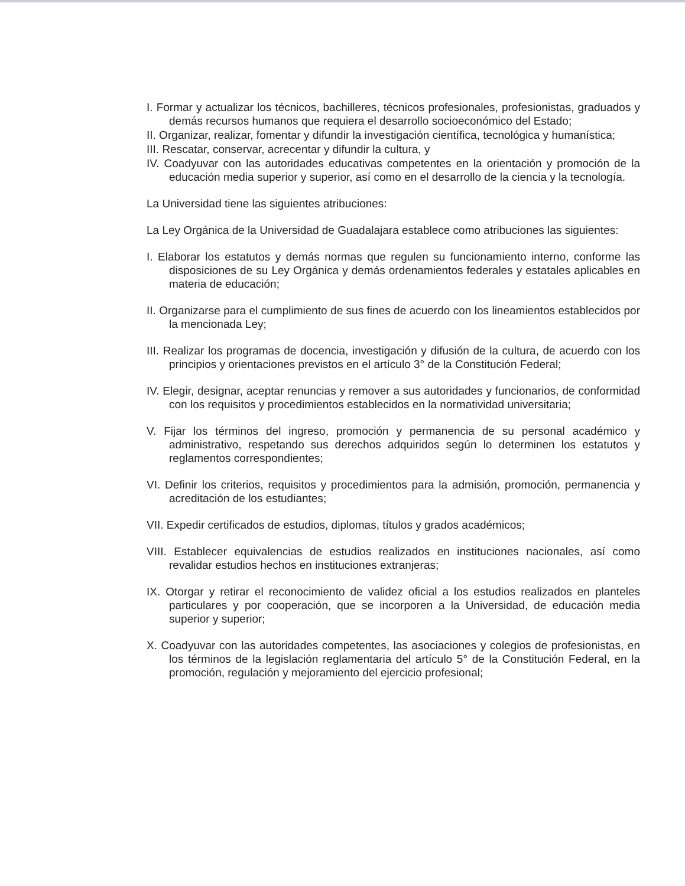I. Formar y actualizar los técnicos, bachilleres, técnicos profesionales, profesionistas, graduados y demás recursos humanos que requiera el desarrollo socioeconómico del Estado;
II. Organizar, realizar, fomentar y difundir la investigación científica, tecnológica y humanística;
III. Rescatar, conservar, acrecentar y difundir la cultura, y
IV. Coadyuvar con las autoridades educativas competentes en la orientación y promoción de la educación media superior y superior, así como en el desarrollo de la ciencia y la tecnología.
La Universidad tiene las siguientes atribuciones:
La Ley Orgánica de la Universidad de Guadalajara establece como atribuciones las siguientes:
I. Elaborar los estatutos y demás normas que regulen su funcionamiento interno, conforme las disposiciones de su Ley Orgánica y demás ordenamientos federales y estatales aplicables en materia de educación;
II. Organizarse para el cumplimiento de sus fines de acuerdo con los lineamientos establecidos por la mencionada Ley;
III. Realizar los programas de docencia, investigación y difusión de la cultura, de acuerdo con los principios y orientaciones previstos en el artículo 3° de la Constitución Federal;
IV. Elegir, designar, aceptar renuncias y remover a sus autoridades y funcionarios, de conformidad con los requisitos y procedimientos establecidos en la normatividad universitaria;
V. Fijar los términos del ingreso, promoción y permanencia de su personal académico y administrativo, respetando sus derechos adquiridos según lo determinen los estatutos y reglamentos correspondientes;
VI. Definir los criterios, requisitos y procedimientos para la admisión, promoción, permanencia y acreditación de los estudiantes;
VII. Expedir certificados de estudios, diplomas, títulos y grados académicos;
VIII. Establecer equivalencias de estudios realizados en instituciones nacionales, así como revalidar estudios hechos en instituciones extranjeras;
IX. Otorgar y retirar el reconocimiento de validez oficial a los estudios realizados en planteles particulares y por cooperación, que se incorporen a la Universidad, de educación media superior y superior;
X. Coadyuvar con las autoridades competentes, las asociaciones y colegios de profesionistas, en los términos de la legislación reglamentaria del artículo 5° de la Constitución Federal, en la promoción, regulación y mejoramiento del ejercicio profesional;